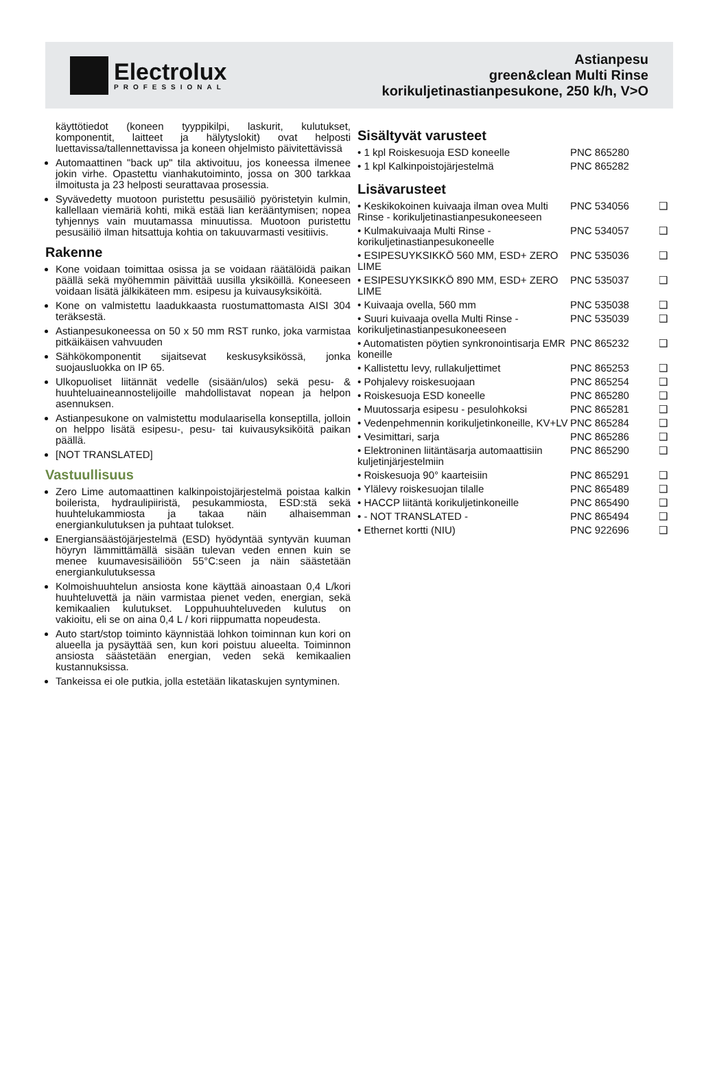Electrolux
PROFESSIONAL
Astianpesu
green&clean Multi Rinse
korikuljetinastianpesukone, 250 k/h, V>O
käyttötiedot (koneen tyyppikilpi, laskurit, kulutukset, komponentit, laitteet ja hälytyslokit) ovat helposti luettavissa/tallennettavissa ja koneen ohjelmisto päivitettävissä
Automaattinen "back up" tila aktivoituu, jos koneessa ilmenee jokin virhe. Opastettu vianhakutoiminto, jossa on 300 tarkkaa ilmoitusta ja 23 helposti seurattavaa prosessia.
Syvävedetty muotoon puristettu pesusäiliö pyöristetyin kulmin, kallellaan viemäriä kohti, mikä estää lian kerääntymisen; nopea tyhjennys vain muutamassa minuutissa. Muotoon puristettu pesusäiliö ilman hitsattuja kohtia on takuuvarmasti vesitiivis.
Rakenne
Kone voidaan toimittaa osissa ja se voidaan räätälöidä paikan päällä sekä myöhemmin päivittää uusilla yksiköillä. Koneeseen voidaan lisätä jälkikäteen mm. esipesu ja kuivausyksiköitä.
Kone on valmistettu laadukkaasta ruostumattomasta AISI 304 teräksestä.
Astianpesukoneessa on 50 x 50 mm RST runko, joka varmistaa pitkäikäisen vahvuuden
Sähkökomponentit sijaitsevat keskusyksikössä, jonka suojausluokka on IP 65.
Ulkopuoliset liitännät vedelle (sisään/ulos) sekä pesu- & huuhteluaineannostelijoille mahdollistavat nopean ja helpon asennuksen.
Astianpesukone on valmistettu modulaarisella konseptilla, jolloin on helppo lisätä esipesu-, pesu- tai kuivausyksiköitä paikan päällä.
[NOT TRANSLATED]
Vastuullisuus
Zero Lime automaattinen kalkinpoistojärjestelmä poistaa kalkin boilerista, hydraulipiiristä, pesukammiosta, ESD:stä sekä huuhtelukammiosta ja takaa näin alhaisemman energiankulutuksen ja puhtaat tulokset.
Energiansäästöjärjestelmä (ESD) hyödyntää syntyvän kuuman höyryn lämmittämällä sisään tulevan veden ennen kuin se menee kuumavesisäiliöön 55°C:seen ja näin säästetään energiankulutuksessa
Kolmoishuuhtelun ansiosta kone käyttää ainoastaan 0,4 L/kori huuhteluvettä ja näin varmistaa pienet veden, energian, sekä kemikaalien kulutukset. Loppuhuuhteluveden kulutus on vakioitu, eli se on aina 0,4 L / kori riippumatta nopeudesta.
Auto start/stop toiminto käynnistää lohkon toiminnan kun kori on alueella ja pysäyttää sen, kun kori poistuu alueelta. Toiminnon ansiosta säästetään energian, veden sekä kemikaalien kustannuksissa.
Tankeissa ei ole putkia, jolla estetään likataskujen syntyminen.
Sisältyvät varusteet
| • 1 kpl Roiskesuoja ESD koneelle | PNC 865280 | |
| • 1 kpl Kalkinpoistojärjestelmä | PNC 865282 | |
Lisävarusteet
| • Keskikokoinen kuivaaja ilman ovea Multi Rinse - korikuljetinastianpesukoneeseen | PNC 534056 | ❑ |
| • Kulmakuivaaja Multi Rinse - korikuljetinastianpesukoneelle | PNC 534057 | ❑ |
| • ESIPESUYKSIKKÖ 560 MM, ESD+ ZERO LIME | PNC 535036 | ❑ |
| • ESIPESUYKSIKKÖ 890 MM, ESD+ ZERO LIME | PNC 535037 | ❑ |
| • Kuivaaja ovella, 560 mm | PNC 535038 | ❑ |
| • Suuri kuivaaja ovella Multi Rinse - korikuljetinastianpesukoneeseen | PNC 535039 | ❑ |
| • Automatisten pöytien synkronointisarja EMR koneille | PNC 865232 | ❑ |
| • Kallistettu levy, rullakuljettimet | PNC 865253 | ❑ |
| • Pohjalevy roiskesuojaan | PNC 865254 | ❑ |
| • Roiskesuoja ESD koneelle | PNC 865280 | ❑ |
| • Muutossarja esipesu - pesulohkoksi | PNC 865281 | ❑ |
| • Vedenpehmennin korikuljetinkoneille, KV+LV | PNC 865284 | ❑ |
| • Vesimittari, sarja | PNC 865286 | ❑ |
| • Elektroninen liitäntäsarja automaattisiin kuljetinjärjestelmiin | PNC 865290 | ❑ |
| • Roiskesuoja 90° kaarteisiin | PNC 865291 | ❑ |
| • Ylälevy roiskesuojan tilalle | PNC 865489 | ❑ |
| • HACCP liitäntä korikuljetinkoneille | PNC 865490 | ❑ |
| • - NOT TRANSLATED - | PNC 865494 | ❑ |
| • Ethernet kortti (NIU) | PNC 922696 | ❑ |